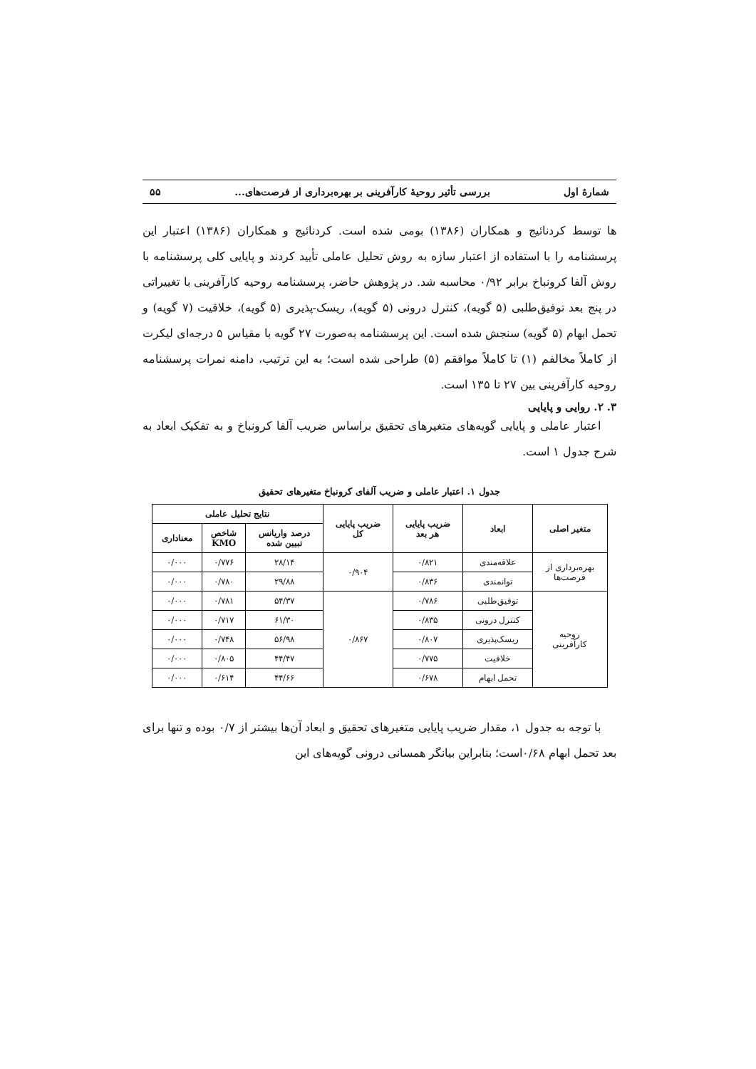شمارهٔ اول بررسی تأثیر روحیهٔ کارآفرینی بر بهره‌برداری از فرصت‌های... ۵۵
ها توسط کردنائیج و همکاران (۱۳۸۶) بومی شده است. کردنائیج و همکاران (۱۳۸۶) اعتبار این پرسشنامه را با استفاده از اعتبار سازه به روش تحلیل عاملی تأیید کردند و پایایی کلی پرسشنامه با روش آلفا کرونباخ برابر ۰/۹۲ محاسبه شد. در پژوهش حاضر، پرسشنامه روحیه کارآفرینی با تغییراتی در پنج بعد توفیق‌طلبی (۵ گویه)، کنترل درونی (۵ گویه)، ریسک-پذیری (۵ گویه)، خلاقیت (۷ گویه) و تحمل ابهام (۵ گویه) سنجش شده است. این پرسشنامه به‌صورت ۲۷ گویه با مقیاس ۵ درجه‌ای لیکرت از کاملاً مخالفم (۱) تا کاملاً موافقم (۵) طراحی شده است؛ به این ترتیب، دامنه نمرات پرسشنامه روحیه کارآفرینی بین ۲۷ تا ۱۳۵ است.
۳. ۲. روایی و پایایی
اعتبار عاملی و پایایی گویه‌های متغیرهای تحقیق براساس ضریب آلفا کرونباخ و به تفکیک ابعاد به شرح جدول ۱ است.
جدول ۱. اعتبار عاملی و ضریب آلفای کرونباخ متغیرهای تحقیق
| متغیر اصلی | ابعاد | ضریب پایایی هر بعد | ضریب پایایی کل | نتایج تحلیل عاملی | | |
| --- | --- | --- | --- | --- | --- | --- |
| | | | | درصد واریانس تبیین شده | شاخص KMO | معناداری |
| بهره‌برداری از فرصت‌ها | علاقه‌مندی | ۰/۸۲۱ | ۰/۹۰۴ | ۲۸/۱۴ | ۰/۷۷۶ | ۰/۰۰۰ |
| | توانمندی | ۰/۸۳۶ | | ۲۹/۸۸ | ۰/۷۸۰ | ۰/۰۰۰ |
| روحیه کارآفرینی | توفیق‌طلبی | ۰/۷۸۶ | ۰/۸۶۷ | ۵۴/۳۷ | ۰/۷۸۱ | ۰/۰۰۰ |
| | کنترل درونی | ۰/۸۳۵ | | ۶۱/۳۰ | ۰/۷۱۷ | ۰/۰۰۰ |
| | ریسک‌پذیری | ۰/۸۰۷ | | ۵۶/۹۸ | ۰/۷۴۸ | ۰/۰۰۰ |
| | خلاقیت | ۰/۷۷۵ | | ۴۴/۴۷ | ۰/۸۰۵ | ۰/۰۰۰ |
| | تحمل ابهام | ۰/۶۷۸ | | ۴۴/۶۶ | ۰/۶۱۴ | ۰/۰۰۰ |
با توجه به جدول ۱، مقدار ضریب پایایی متغیرهای تحقیق و ابعاد آن‌ها بیشتر از ۰/۷ بوده و تنها برای بعد تحمل ابهام ۰/۶۸است؛ بنابراین بیانگر همسانی درونی گویه‌های این